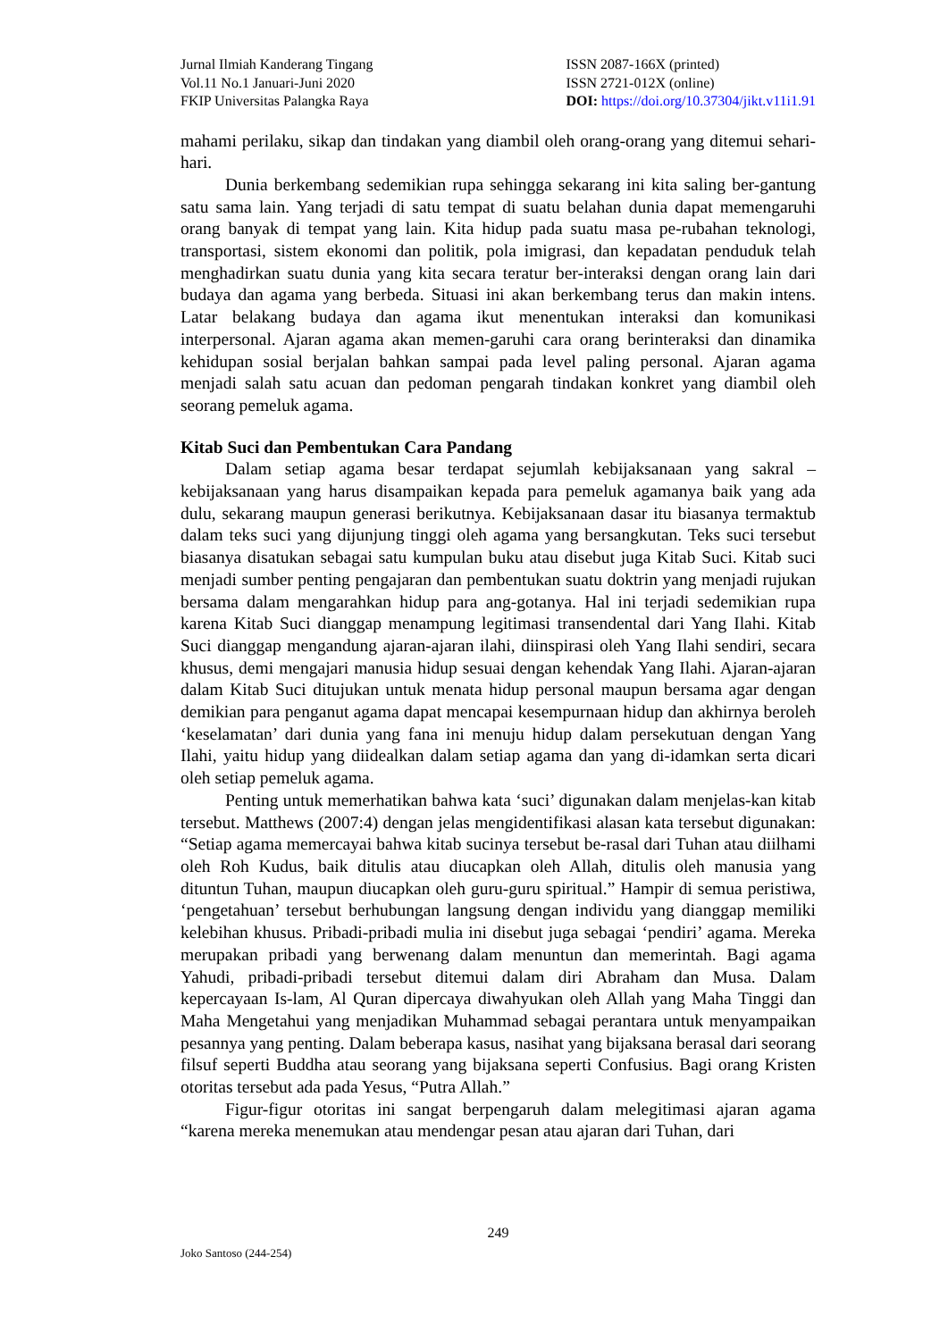Jurnal Ilmiah Kanderang Tingang
Vol.11 No.1 Januari-Juni 2020
FKIP Universitas Palangka Raya
ISSN 2087-166X (printed)
ISSN 2721-012X (online)
DOI: https://doi.org/10.37304/jikt.v11i1.91
mahami perilaku, sikap dan tindakan yang diambil oleh orang-orang yang ditemui sehari-hari.
Dunia berkembang sedemikian rupa sehingga sekarang ini kita saling ber-gantung satu sama lain. Yang terjadi di satu tempat di suatu belahan dunia dapat memengaruhi orang banyak di tempat yang lain. Kita hidup pada suatu masa pe-rubahan teknologi, transportasi, sistem ekonomi dan politik, pola imigrasi, dan kepadatan penduduk telah menghadirkan suatu dunia yang kita secara teratur ber-interaksi dengan orang lain dari budaya dan agama yang berbeda. Situasi ini akan berkembang terus dan makin intens. Latar belakang budaya dan agama ikut menentukan interaksi dan komunikasi interpersonal. Ajaran agama akan memen-garuhi cara orang berinteraksi dan dinamika kehidupan sosial berjalan bahkan sampai pada level paling personal. Ajaran agama menjadi salah satu acuan dan pedoman pengarah tindakan konkret yang diambil oleh seorang pemeluk agama.
Kitab Suci dan Pembentukan Cara Pandang
Dalam setiap agama besar terdapat sejumlah kebijaksanaan yang sakral – kebijaksanaan yang harus disampaikan kepada para pemeluk agamanya baik yang ada dulu, sekarang maupun generasi berikutnya. Kebijaksanaan dasar itu biasanya termaktub dalam teks suci yang dijunjung tinggi oleh agama yang bersangkutan. Teks suci tersebut biasanya disatukan sebagai satu kumpulan buku atau disebut juga Kitab Suci. Kitab suci menjadi sumber penting pengajaran dan pembentukan suatu doktrin yang menjadi rujukan bersama dalam mengarahkan hidup para ang-gotanya. Hal ini terjadi sedemikian rupa karena Kitab Suci dianggap menampung legitimasi transendental dari Yang Ilahi. Kitab Suci dianggap mengandung ajaran-ajaran ilahi, diinspirasi oleh Yang Ilahi sendiri, secara khusus, demi mengajari manusia hidup sesuai dengan kehendak Yang Ilahi. Ajaran-ajaran dalam Kitab Suci ditujukan untuk menata hidup personal maupun bersama agar dengan demikian para penganut agama dapat mencapai kesempurnaan hidup dan akhirnya beroleh ‘keselamatan’ dari dunia yang fana ini menuju hidup dalam persekutuan dengan Yang Ilahi, yaitu hidup yang diidealkan dalam setiap agama dan yang di-idamkan serta dicari oleh setiap pemeluk agama.
Penting untuk memerhatikan bahwa kata ‘suci’ digunakan dalam menjelas-kan kitab tersebut. Matthews (2007:4) dengan jelas mengidentifikasi alasan kata tersebut digunakan: “Setiap agama memercayai bahwa kitab sucinya tersebut be-rasal dari Tuhan atau diilhami oleh Roh Kudus, baik ditulis atau diucapkan oleh Allah, ditulis oleh manusia yang dituntun Tuhan, maupun diucapkan oleh guru-guru spiritual.” Hampir di semua peristiwa, ‘pengetahuan’ tersebut berhubungan langsung dengan individu yang dianggap memiliki kelebihan khusus. Pribadi-pribadi mulia ini disebut juga sebagai ‘pendiri’ agama. Mereka merupakan pribadi yang berwenang dalam menuntun dan memerintah. Bagi agama Yahudi, pribadi-pribadi tersebut ditemui dalam diri Abraham dan Musa. Dalam kepercayaan Is-lam, Al Quran dipercaya diwahyukan oleh Allah yang Maha Tinggi dan Maha Mengetahui yang menjadikan Muhammad sebagai perantara untuk menyampaikan pesannya yang penting. Dalam beberapa kasus, nasihat yang bijaksana berasal dari seorang filsuf seperti Buddha atau seorang yang bijaksana seperti Confusius. Bagi orang Kristen otoritas tersebut ada pada Yesus, “Putra Allah.”
Figur-figur otoritas ini sangat berpengaruh dalam melegitimasi ajaran agama “karena mereka menemukan atau mendengar pesan atau ajaran dari Tuhan, dari
249
Joko Santoso (244-254)